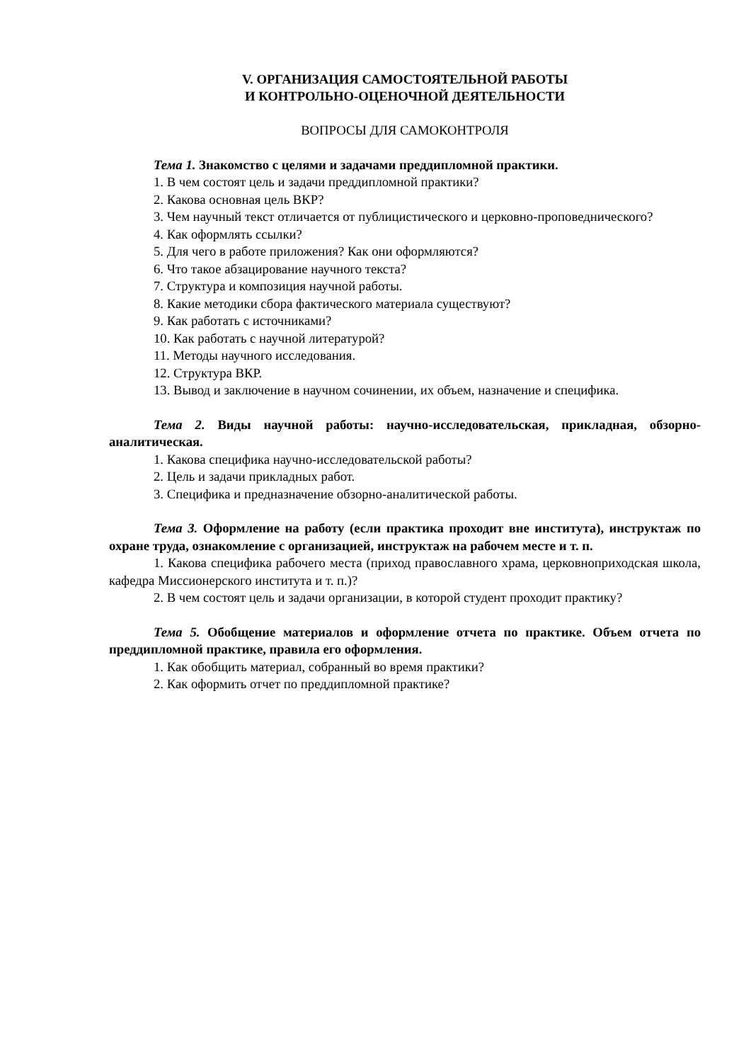V. ОРГАНИЗАЦИЯ САМОСТОЯТЕЛЬНОЙ РАБОТЫ
И КОНТРОЛЬНО-ОЦЕНОЧНОЙ ДЕЯТЕЛЬНОСТИ
ВОПРОСЫ ДЛЯ САМОКОНТРОЛЯ
Тема 1. Знакомство с целями и задачами преддипломной практики.
1. В чем состоят цель и задачи преддипломной практики?
2. Какова основная цель ВКР?
3. Чем научный текст отличается от публицистического и церковно-проповеднического?
4. Как оформлять ссылки?
5. Для чего в работе приложения? Как они оформляются?
6. Что такое абзацирование научного текста?
7. Структура и композиция научной работы.
8. Какие методики сбора фактического материала существуют?
9. Как работать с источниками?
10. Как работать с научной литературой?
11. Методы научного исследования.
12. Структура ВКР.
13. Вывод и заключение в научном сочинении, их объем, назначение и специфика.
Тема 2. Виды научной работы: научно-исследовательская, прикладная, обзорно-аналитическая.
1. Какова специфика научно-исследовательской работы?
2. Цель и задачи прикладных работ.
3. Специфика и предназначение обзорно-аналитической работы.
Тема 3. Оформление на работу (если практика проходит вне института), инструктаж по охране труда, ознакомление с организацией, инструктаж на рабочем месте и т. п.
1. Какова специфика рабочего места (приход православного храма, церковноприходская школа, кафедра Миссионерского института и т. п.)?
2. В чем состоят цель и задачи организации, в которой студент проходит практику?
Тема 5. Обобщение материалов и оформление отчета по практике. Объем отчета по преддипломной практике, правила его оформления.
1. Как обобщить материал, собранный во время практики?
2. Как оформить отчет по преддипломной практике?